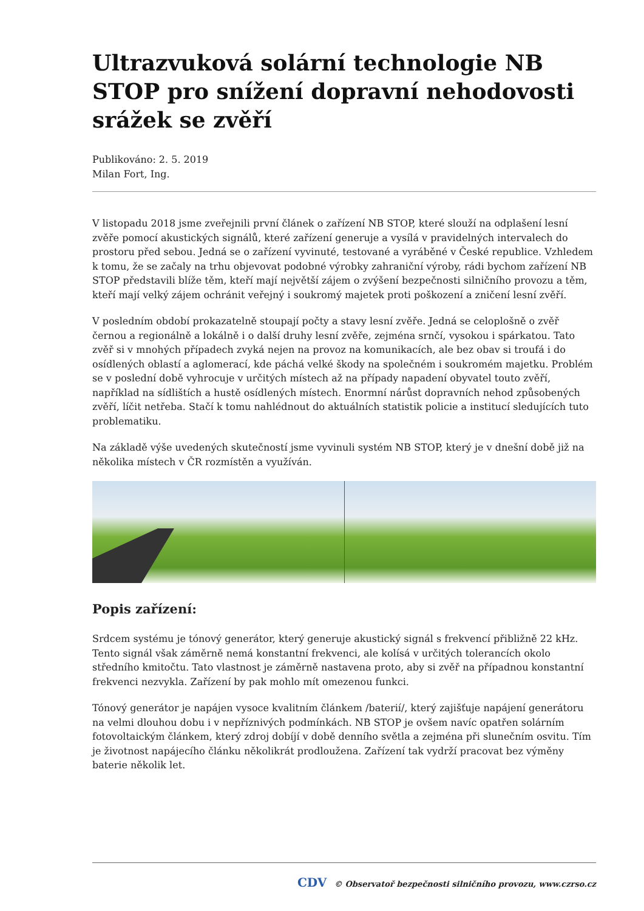Ultrazvuková solární technologie NB STOP pro snížení dopravní nehodovosti srážek se zvěří
Publikováno: 2. 5. 2019
Milan Fort, Ing.
V listopadu 2018 jsme zveřejnili první článek o zařízení NB STOP, které slouží na odplašení lesní zvěře pomocí akustických signálů, které zařízení generuje a vysílá v pravidelných intervalech do prostoru před sebou. Jedná se o zařízení vyvinuté, testované a vyráběné v České republice. Vzhledem k tomu, že se začaly na trhu objevovat podobné výrobky zahraniční výroby, rádi bychom zařízení NB STOP představili blíže těm, kteří mají největší zájem o zvýšení bezpečnosti silničního provozu a těm, kteří mají velký zájem ochránit veřejný i soukromý majetek proti poškození a zničení lesní zvěří.
V posledním období prokazatelně stoupají počty a stavy lesní zvěře. Jedná se celoplošně o zvěř černou a regionálně a lokálně i o další druhy lesní zvěře, zejména srnčí, vysokou i spárkatou. Tato zvěř si v mnohých případech zvyká nejen na provoz na komunikacích, ale bez obav si troufá i do osídlených oblastí a aglomerací, kde páchá velké škody na společném i soukromém majetku. Problém se v poslední době vyhrocuje v určitých místech až na případy napadení obyvatel touto zvěří, například na sídlištích a hustě osídlených místech. Enormní nárůst dopravních nehod způsobených zvěří, líčit netřeba. Stačí k tomu nahlédnout do aktuálních statistik policie a institucí sledujících tuto problematiku.
Na základě výše uvedených skutečností jsme vyvinuli systém NB STOP, který je v dnešní době již na několika místech v ČR rozmístěn a využíván.
Popis zařízení:
Srdcem systému je tónový generátor, který generuje akustický signál s frekvencí přibližně 22 kHz. Tento signál však záměrně nemá konstantní frekvenci, ale kolísá v určitých tolerancích okolo středního kmitočtu. Tato vlastnost je záměrně nastavena proto, aby si zvěř na případnou konstantní frekvenci nezvykla. Zařízení by pak mohlo mít omezenou funkci.
Tónový generátor je napájen vysoce kvalitním článkem /baterií/, který zajišťuje napájení generátoru na velmi dlouhou dobu i v nepříznivých podmínkách. NB STOP je ovšem navíc opatřen solárním fotovoltaickým článkem, který zdroj dobíjí v době denního světla a zejména při slunečním osvitu. Tím je životnost napájecího článku několikrát prodloužena. Zařízení tak vydrží pracovat bez výměny baterie několik let.
CDV © Observatoř bezpečnosti silničního provozu, www.czrso.cz